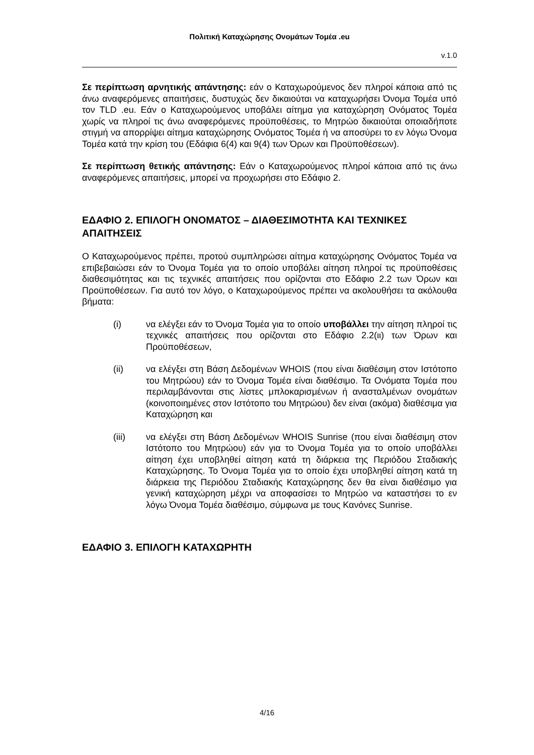Πολιτική Καταχώρησης Ονομάτων Τομέα .eu
v.1.0
Σε περίπτωση αρνητικής απάντησης: εάν ο Καταχωρούμενος δεν πληροί κάποια από τις άνω αναφερόμενες απαιτήσεις, δυστυχώς δεν δικαιούται να καταχωρήσει Όνομα Τομέα υπό τον TLD .eu. Εάν ο Καταχωρούμενος υποβάλει αίτημα για καταχώρηση Ονόματος Τομέα χωρίς να πληροί τις άνω αναφερόμενες προϋποθέσεις, το Μητρώο δικαιούται οποιαδήποτε στιγμή να απορρίψει αίτημα καταχώρησης Ονόματος Τομέα ή να αποσύρει το εν λόγω Όνομα Τομέα κατά την κρίση του (Εδάφια 6(4) και 9(4) των Όρων και Προϋποθέσεων).
Σε περίπτωση θετικής απάντησης: Εάν ο Καταχωρούμενος πληροί κάποια από τις άνω αναφερόμενες απαιτήσεις, μπορεί να προχωρήσει στο Εδάφιο 2.
ΕΔΑΦΙΟ 2. ΕΠΙΛΟΓΗ ΟΝΟΜΑΤΟΣ – ΔΙΑΘΕΣΙΜΟΤΗΤΑ ΚΑΙ ΤΕΧΝΙΚΕΣ ΑΠΑΙΤΗΣΕΙΣ
Ο Καταχωρούμενος πρέπει, προτού συμπληρώσει αίτημα καταχώρησης Ονόματος Τομέα να επιβεβαιώσει εάν το Όνομα Τομέα για το οποίο υποβάλει αίτηση πληροί τις προϋποθέσεις διαθεσιμότητας και τις τεχνικές απαιτήσεις που ορίζονται στο Εδάφιο 2.2 των Όρων και Προϋποθέσεων. Για αυτό τον λόγο, ο Καταχωρούμενος πρέπει να ακολουθήσει τα ακόλουθα βήματα:
(i) να ελέγξει εάν το Όνομα Τομέα για το οποίο υποβάλλει την αίτηση πληροί τις τεχνικές απαιτήσεις που ορίζονται στο Εδάφιο 2.2(ιι) των Όρων και Προϋποθέσεων,
(ii) να ελέγξει στη Βάση Δεδομένων WHOIS (που είναι διαθέσιμη στον Ιστότοπο του Μητρώου) εάν το Όνομα Τομέα είναι διαθέσιμο. Τα Ονόματα Τομέα που περιλαμβάνονται στις λίστες μπλοκαρισμένων ή ανασταλμένων ονομάτων (κοινοποιημένες στον Ιστότοπο του Μητρώου) δεν είναι (ακόμα) διαθέσιμα για Καταχώρηση και
(iii) να ελέγξει στη Βάση Δεδομένων WHOIS Sunrise (που είναι διαθέσιμη στον Ιστότοπο του Μητρώου) εάν για το Όνομα Τομέα για το οποίο υποβάλλει αίτηση έχει υποβληθεί αίτηση κατά τη διάρκεια της Περιόδου Σταδιακής Καταχώρησης. Το Όνομα Τομέα για το οποίο έχει υποβληθεί αίτηση κατά τη διάρκεια της Περιόδου Σταδιακής Καταχώρησης δεν θα είναι διαθέσιμο για γενική καταχώρηση μέχρι να αποφασίσει το Μητρώο να καταστήσει το εν λόγω Όνομα Τομέα διαθέσιμο, σύμφωνα με τους Κανόνες Sunrise.
ΕΔΑΦΙΟ 3. ΕΠΙΛΟΓΗ ΚΑΤΑΧΩΡΗΤΗ
4/16